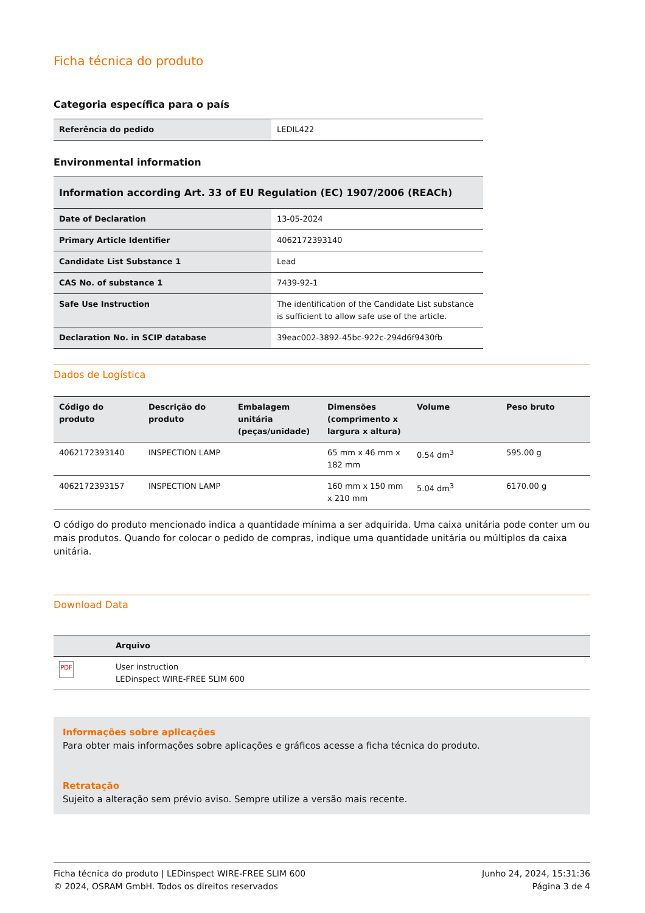Ficha técnica do produto
Categoria específica para o país
| Referência do pedido | LEDIL422 |
Environmental information
| Information according Art. 33 of EU Regulation (EC) 1907/2006 (REACh) | |
| --- | --- |
| Date of Declaration | 13-05-2024 |
| Primary Article Identifier | 4062172393140 |
| Candidate List Substance 1 | Lead |
| CAS No. of substance 1 | 7439-92-1 |
| Safe Use Instruction | The identification of the Candidate List substance is sufficient to allow safe use of the article. |
| Declaration No. in SCIP database | 39eac002-3892-45bc-922c-294d6f9430fb |
Dados de Logística
| Código do produto | Descrição do produto | Embalagem unitária (peças/unidade) | Dimensões (comprimento x largura x altura) | Volume | Peso bruto |
| --- | --- | --- | --- | --- | --- |
| 4062172393140 | INSPECTION LAMP | | 65 mm x 46 mm x 182 mm | 0.54 dm<sup>3</sup> | 595.00 g |
| 4062172393157 | INSPECTION LAMP | | 160 mm x 150 mm x 210 mm | 5.04 dm<sup>3</sup> | 6170.00 g |
O código do produto mencionado indica a quantidade mínima a ser adquirida. Uma caixa unitária pode conter um ou mais produtos. Quando for colocar o pedido de compras, indique uma quantidade unitária ou múltiplos da caixa unitária.
Download Data
| | Arquivo |
| --- | --- |
| PDF | User instruction LEDinspect WIRE-FREE SLIM 600 |
Informações sobre aplicações
Para obter mais informações sobre aplicações e gráficos acesse a ficha técnica do produto.
Retratação
Sujeito a alteração sem prévio aviso. Sempre utilize a versão mais recente.
Ficha técnica do produto | LEDinspect WIRE-FREE SLIM 600
© 2024, OSRAM GmbH. Todos os direitos reservados
Junho 24, 2024, 15:31:36
Página 3 de 4